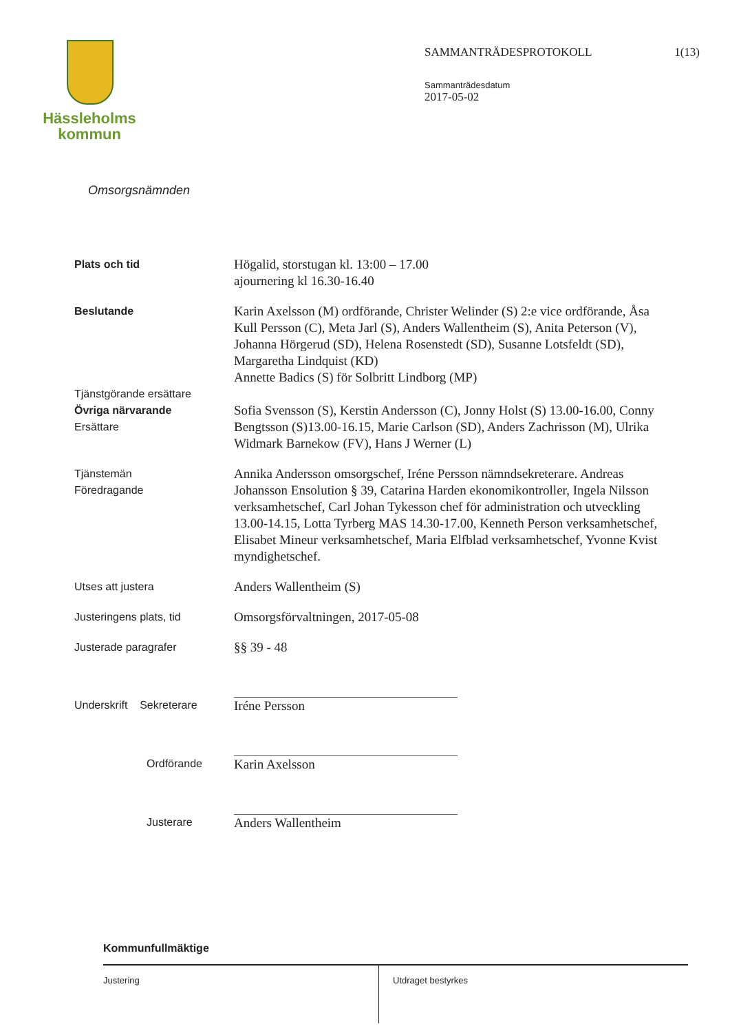Hässleholms
kommun
SAMMANTRÄDESPROTOKOLL 1(13)
Sammanträdesdatum
2017-05-02
Omsorgsnämnden
Plats och tid
Högalid, storstugan kl. 13:00 – 17.00
ajournering kl 16.30-16.40
Beslutande
Tjänstgörande ersättare
Övriga närvarande
Ersättare
Karin Axelsson (M) ordförande, Christer Welinder (S) 2:e vice ordförande, Åsa Kull Persson (C), Meta Jarl (S), Anders Wallentheim (S), Anita Peterson (V), Johanna Hörgerud (SD), Helena Rosenstedt (SD), Susanne Lotsfeldt (SD), Margaretha Lindquist (KD)
Annette Badics (S) för Solbritt Lindborg (MP)
Sofia Svensson (S), Kerstin Andersson (C), Jonny Holst (S) 13.00-16.00, Conny Bengtsson (S)13.00-16.15, Marie Carlson (SD), Anders Zachrisson (M), Ulrika Widmark Barnekow (FV), Hans J Werner (L)
Tjänstemän
Föredragande
Annika Andersson omsorgschef, Iréne Persson nämndsekreterare. Andreas Johansson Ensolution § 39, Catarina Harden ekonomikontroller, Ingela Nilsson verksamhetschef, Carl Johan Tykesson chef för administration och utveckling 13.00-14.15, Lotta Tyrberg MAS 14.30-17.00, Kenneth Person verksamhetschef, Elisabet Mineur verksamhetschef, Maria Elfblad verksamhetschef, Yvonne Kvist myndighetschef.
Utses att justera
Anders Wallentheim (S)
Justeringens plats, tid
Omsorgsförvaltningen, 2017-05-08
Justerade paragrafer
§§ 39 - 48
Underskrift Sekreterare
Iréne Persson
Ordförande
Karin Axelsson
Justerare
Anders Wallentheim
Kommunfullmäktige
Justering Utdraget bestyrkes